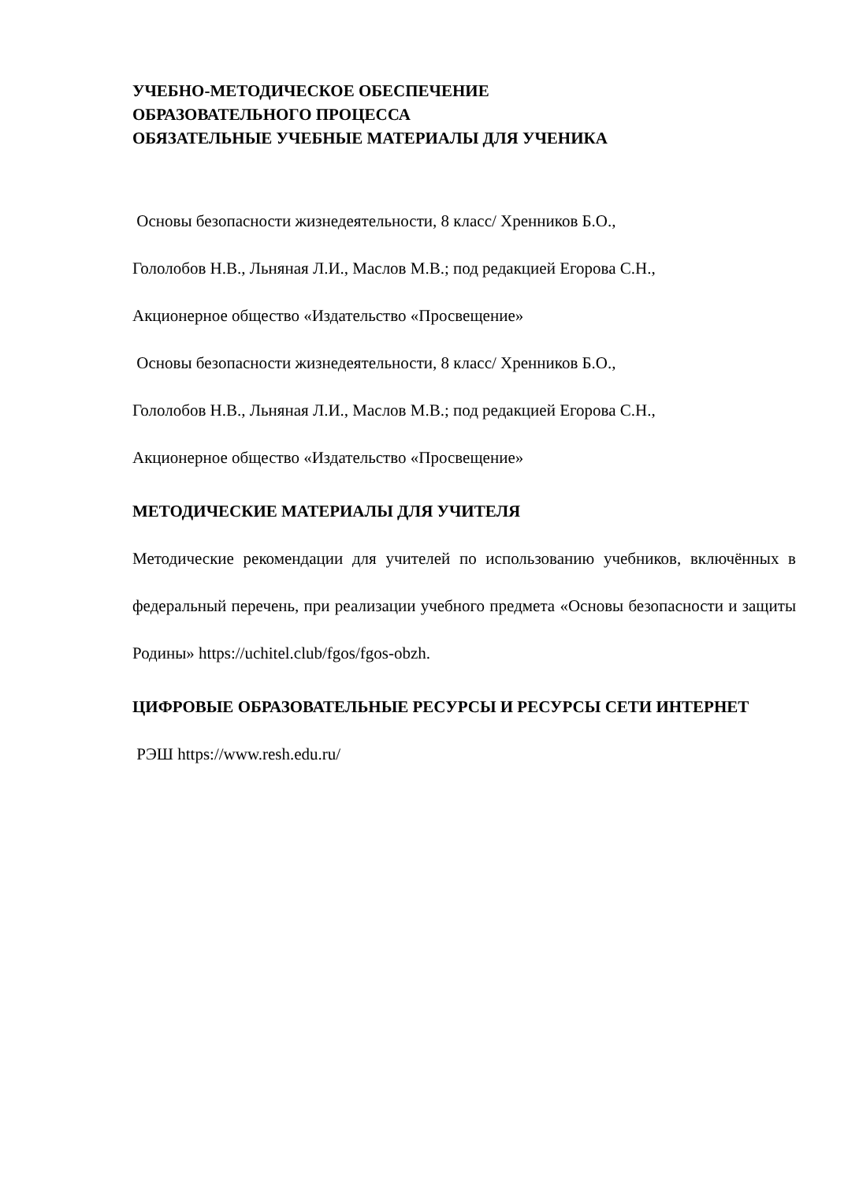УЧЕБНО-МЕТОДИЧЕСКОЕ ОБЕСПЕЧЕНИЕ
ОБРАЗОВАТЕЛЬНОГО ПРОЦЕССА
ОБЯЗАТЕЛЬНЫЕ УЧЕБНЫЕ МАТЕРИАЛЫ ДЛЯ УЧЕНИКА
Основы безопасности жизнедеятельности, 8 класс/ Хренников Б.О.,
Гололобов Н.В., Льняная Л.И., Маслов М.В.; под редакцией Егорова С.Н.,
Акционерное общество «Издательство «Просвещение»
Основы безопасности жизнедеятельности, 8 класс/ Хренников Б.О.,
Гололобов Н.В., Льняная Л.И., Маслов М.В.; под редакцией Егорова С.Н.,
Акционерное общество «Издательство «Просвещение»
МЕТОДИЧЕСКИЕ МАТЕРИАЛЫ ДЛЯ УЧИТЕЛЯ
Методические рекомендации для учителей по использованию учебников, включённых в федеральный перечень, при реализации учебного предмета «Основы безопасности и защиты Родины» https://uchitel.club/fgos/fgos-obzh.
ЦИФРОВЫЕ ОБРАЗОВАТЕЛЬНЫЕ РЕСУРСЫ И РЕСУРСЫ СЕТИ ИНТЕРНЕТ
РЭШ https://www.resh.edu.ru/